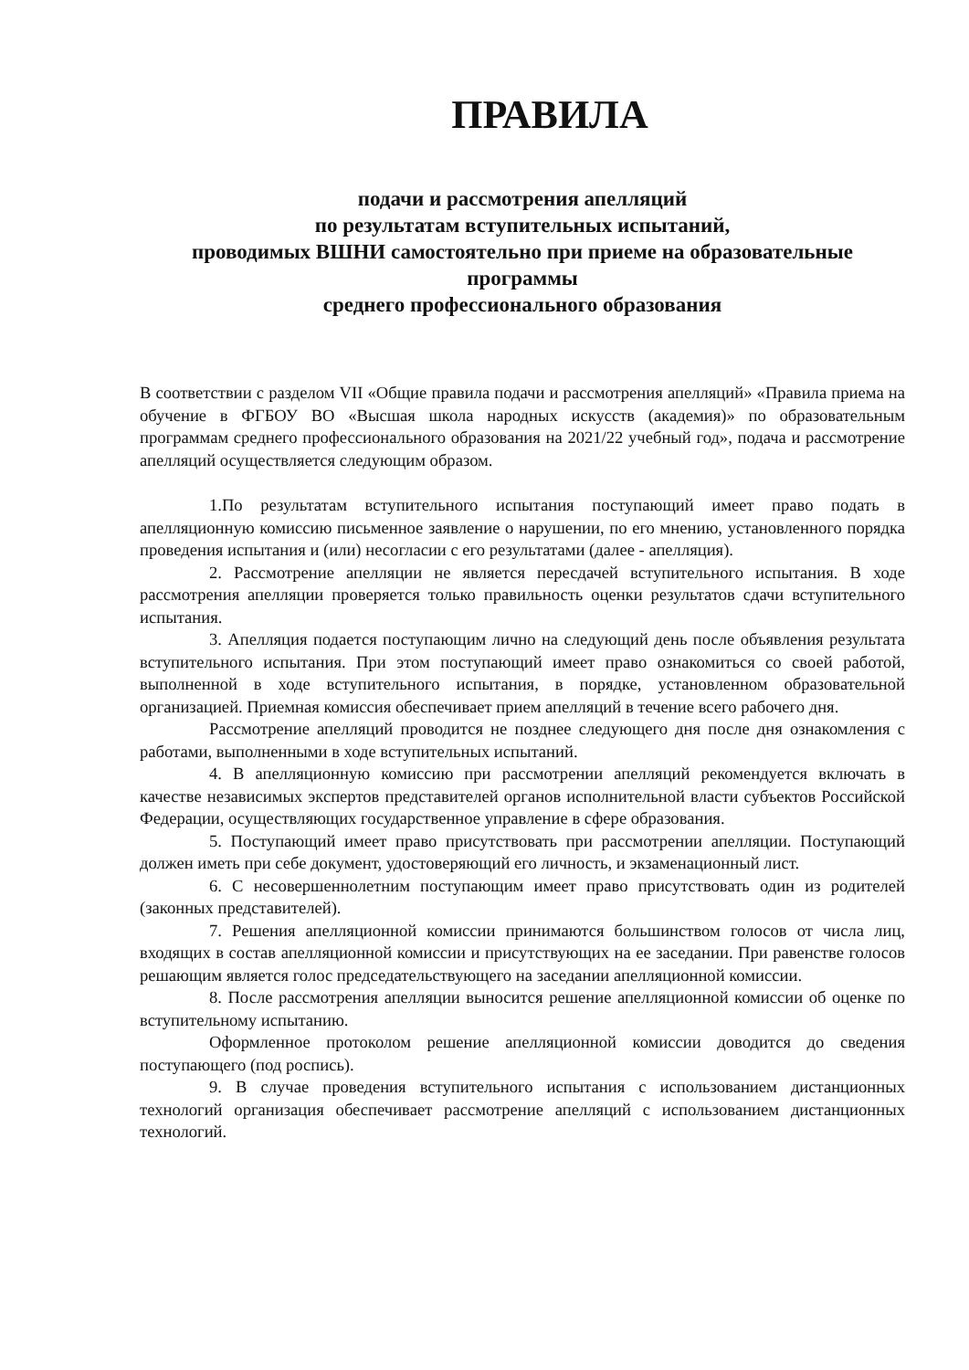ПРАВИЛА
подачи и рассмотрения апелляций
по результатам вступительных испытаний,
проводимых ВШНИ самостоятельно при приеме на образовательные программы
среднего профессионального образования
В соответствии с разделом VII «Общие правила подачи и рассмотрения апелляций» «Правила приема на обучение в ФГБОУ ВО «Высшая школа народных искусств (академия)» по образовательным программам среднего профессионального образования на 2021/22 учебный год», подача и рассмотрение апелляций осуществляется следующим образом.
1.По результатам вступительного испытания поступающий имеет право подать в апелляционную комиссию письменное заявление о нарушении, по его мнению, установленного порядка проведения испытания и (или) несогласии с его результатами (далее - апелляция).
2. Рассмотрение апелляции не является пересдачей вступительного испытания. В ходе рассмотрения апелляции проверяется только правильность оценки результатов сдачи вступительного испытания.
3. Апелляция подается поступающим лично на следующий день после объявления результата вступительного испытания. При этом поступающий имеет право ознакомиться со своей работой, выполненной в ходе вступительного испытания, в порядке, установленном образовательной организацией. Приемная комиссия обеспечивает прием апелляций в течение всего рабочего дня.
Рассмотрение апелляций проводится не позднее следующего дня после дня ознакомления с работами, выполненными в ходе вступительных испытаний.
4. В апелляционную комиссию при рассмотрении апелляций рекомендуется включать в качестве независимых экспертов представителей органов исполнительной власти субъектов Российской Федерации, осуществляющих государственное управление в сфере образования.
5. Поступающий имеет право присутствовать при рассмотрении апелляции. Поступающий должен иметь при себе документ, удостоверяющий его личность, и экзаменационный лист.
6. С несовершеннолетним поступающим имеет право присутствовать один из родителей (законных представителей).
7. Решения апелляционной комиссии принимаются большинством голосов от числа лиц, входящих в состав апелляционной комиссии и присутствующих на ее заседании. При равенстве голосов решающим является голос председательствующего на заседании апелляционной комиссии.
8. После рассмотрения апелляции выносится решение апелляционной комиссии об оценке по вступительному испытанию.
Оформленное протоколом решение апелляционной комиссии доводится до сведения поступающего (под роспись).
9. В случае проведения вступительного испытания с использованием дистанционных технологий организация обеспечивает рассмотрение апелляций с использованием дистанционных технологий.